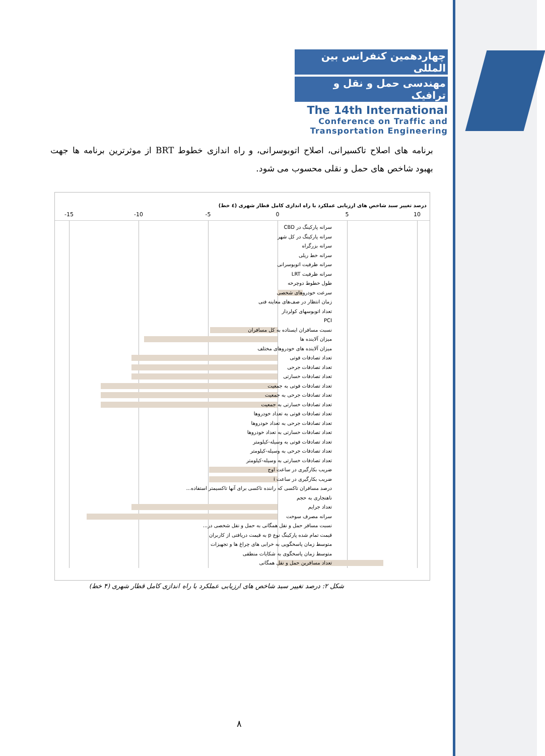چهاردهمین کنفرانس بین المللی
مهندسی حمل و نقل و ترافیک
The 14th International
Conference on Traffic and
Transportation Engineering
برنامه های اصلاح تاکسیرانی، اصلاح اتوبوسرانی، و راه اندازی خطوط BRT از موثرترین برنامه ها جهت بهبود شاخص های حمل و نقلی محسوب می شود.
درصد تغییر سبد شاخص های ارزیابی عملکرد با راه اندازی کامل قطار شهری (٤ خط)
-15 -10 -5 0 5 10
سرانه پارکینگ در CBD
سرانه پارکینگ در کل شهر
سرانه بزرگراه
سرانه خط ریلی
سرانه ظرفیت اتوبوسرانی
سرانه ظرفیت LRT
طول خطوط دوچرخه
سرعت خودروهای شخصی
زمان انتظار در صف‌های معاینه فنی
تعداد اتوبوسهای کولردار
PCI
نسبت مسافران ایستاده به کل مسافران
میزان آلاینده ها
میزان آلاینده های خودروهای مختلف
تعداد تصادفات فوتی
تعداد تصادفات جرحی
تعداد تصادفات خسارتی
تعداد تصادفات فوتی به جمعیت
تعداد تصادفات جرحی به جمعیت
تعداد تصادفات خسارتی به جمعیت
تعداد تصادفات فوتی به تعداد خودروها
تعداد تصادفات جرحی به تعداد خودروها
تعداد تصادفات خسارتی به تعداد خودروها
تعداد تصادفات فوتی به وسیله-کیلومتر
تعداد تصادفات جرحی به وسیله-کیلومتر
تعداد تصادفات خسارتی به وسیله-کیلومتر
ضریب بکارگیری در ساعت اوج
ضریب بکارگیری در ساعت i
درصد مسافران تاکسی که راننده تاکسی برای آنها تاکسیمتر استفاده...
ناهنجاری به حجم
تعداد جرایم
سرانه مصرف سوخت
نسبت مسافر حمل و نقل همگانی به حمل و نقل شخصی در...
قیمت تمام شده پارکینگ نوع p به قیمت دریافتی از کاربران
متوسط زمان پاسخگویی به خرابی های چراغ ها و تجهیزات
متوسط زمان پاسخگوی به شکایات منطقی
تعداد مسافرین حمل و نقل همگانی
شکل ۲: درصد تغییر سبد شاخص های ارزیابی عملکرد با راه اندازی کامل قطار شهری (۴ خط)
۸